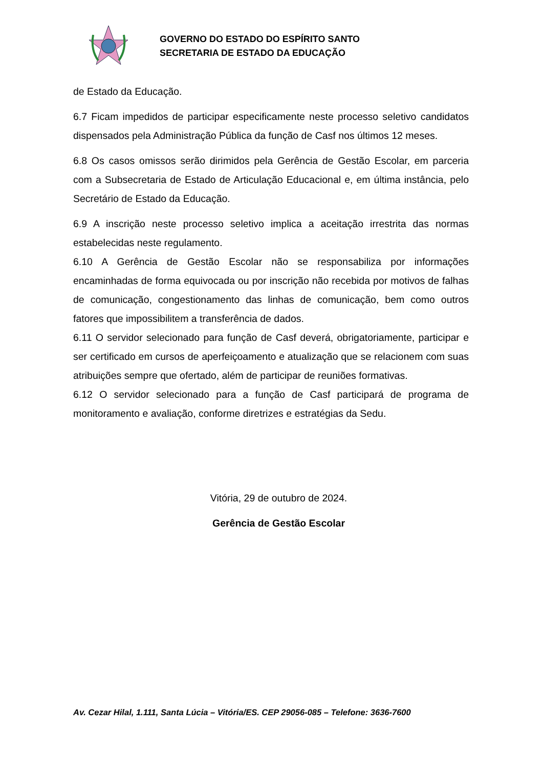GOVERNO DO ESTADO DO ESPÍRITO SANTO
SECRETARIA DE ESTADO DA EDUCAÇÃO
de Estado da Educação.
6.7 Ficam impedidos de participar especificamente neste processo seletivo candidatos dispensados pela Administração Pública da função de Casf nos últimos 12 meses.
6.8 Os casos omissos serão dirimidos pela Gerência de Gestão Escolar, em parceria com a Subsecretaria de Estado de Articulação Educacional e, em última instância, pelo Secretário de Estado da Educação.
6.9 A inscrição neste processo seletivo implica a aceitação irrestrita das normas estabelecidas neste regulamento.
6.10 A Gerência de Gestão Escolar não se responsabiliza por informações encaminhadas de forma equivocada ou por inscrição não recebida por motivos de falhas de comunicação, congestionamento das linhas de comunicação, bem como outros fatores que impossibilitem a transferência de dados.
6.11 O servidor selecionado para função de Casf deverá, obrigatoriamente, participar e ser certificado em cursos de aperfeiçoamento e atualização que se relacionem com suas atribuições sempre que ofertado, além de participar de reuniões formativas.
6.12 O servidor selecionado para a função de Casf participará de programa de monitoramento e avaliação, conforme diretrizes e estratégias da Sedu.
Vitória, 29 de outubro de 2024.
Gerência de Gestão Escolar
Av. Cezar Hilal, 1.111, Santa Lúcia – Vitória/ES. CEP 29056-085 – Telefone: 3636-7600